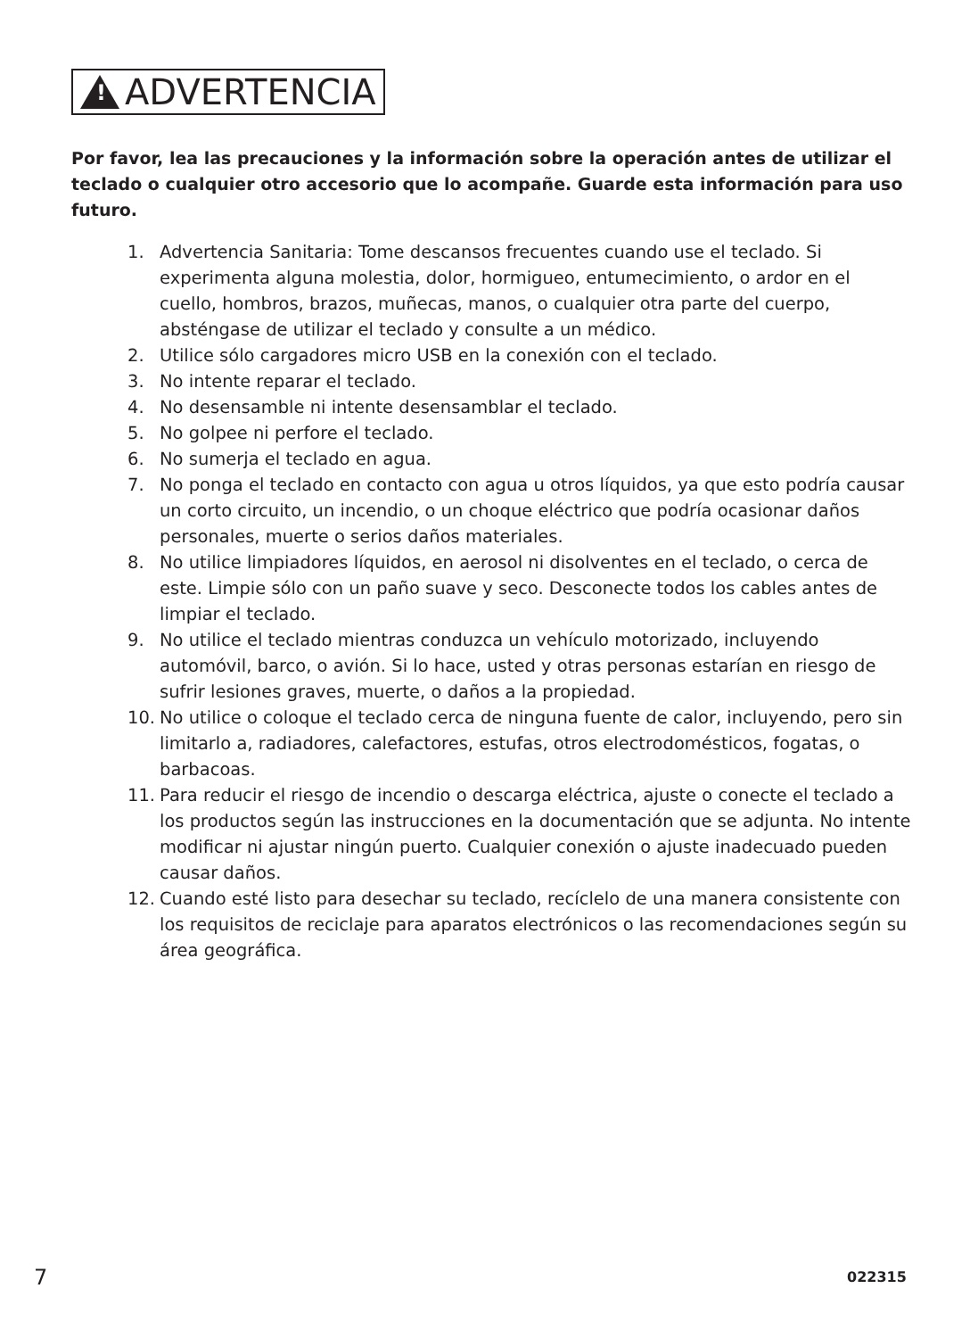!
ADVERTENCIA
Por favor, lea las precauciones y la información sobre la operación antes de utilizar el teclado o cualquier otro accesorio que lo acompañe. Guarde esta información para uso futuro.
1. Advertencia Sanitaria: Tome descansos frecuentes cuando use el teclado. Si experimenta alguna molestia, dolor, hormigueo, entumecimiento, o ardor en el cuello, hombros, brazos, muñecas, manos, o cualquier otra parte del cuerpo, absténgase de utilizar el teclado y consulte a un médico.
2. Utilice sólo cargadores micro USB en la conexión con el teclado.
3. No intente reparar el teclado.
4. No desensamble ni intente desensamblar el teclado.
5. No golpee ni perfore el teclado.
6. No sumerja el teclado en agua.
7. No ponga el teclado en contacto con agua u otros líquidos, ya que esto podría causar un corto circuito, un incendio, o un choque eléctrico que podría ocasionar daños personales, muerte o serios daños materiales.
8. No utilice limpiadores líquidos, en aerosol ni disolventes en el teclado, o cerca de este. Limpie sólo con un paño suave y seco. Desconecte todos los cables antes de limpiar el teclado.
9. No utilice el teclado mientras conduzca un vehículo motorizado, incluyendo automóvil, barco, o avión. Si lo hace, usted y otras personas estarían en riesgo de sufrir lesiones graves, muerte, o daños a la propiedad.
10. No utilice o coloque el teclado cerca de ninguna fuente de calor, incluyendo, pero sin limitarlo a, radiadores, calefactores, estufas, otros electrodomésticos, fogatas, o barbacoas.
11. Para reducir el riesgo de incendio o descarga eléctrica, ajuste o conecte el teclado a los productos según las instrucciones en la documentación que se adjunta. No intente modificar ni ajustar ningún puerto. Cualquier conexión o ajuste inadecuado pueden causar daños.
12. Cuando esté listo para desechar su teclado, recíclelo de una manera consistente con los requisitos de reciclaje para aparatos electrónicos o las recomendaciones según su área geográfica.
7 022315